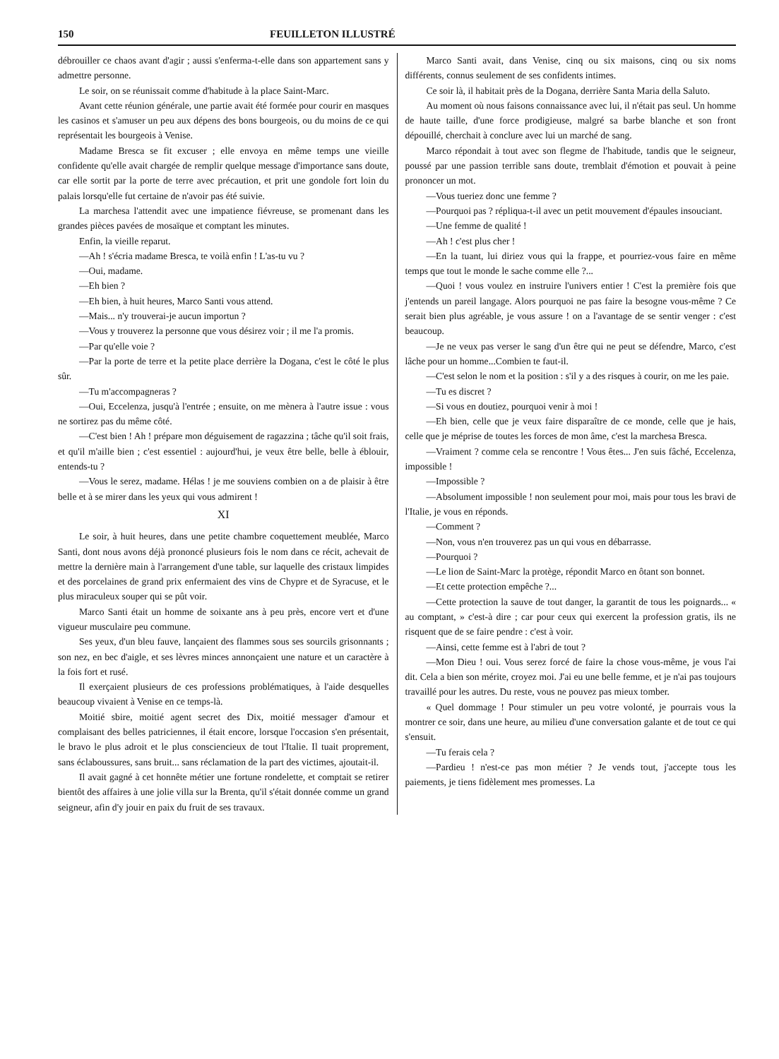150 FEUILLETON ILLUSTRÉ
débrouiller ce chaos avant d'agir ; aussi s'enferma-t-elle dans son appartement sans y admettre personne.
Le soir, on se réunissait comme d'habitude à la place Saint-Marc.
Avant cette réunion générale, une partie avait été formée pour courir en masques les casinos et s'amuser un peu aux dépens des bons bourgeois, ou du moins de ce qui représentait les bourgeois à Venise.
Madame Bresca se fit excuser ; elle envoya en même temps une vieille confidente qu'elle avait chargée de remplir quelque message d'importance sans doute, car elle sortit par la porte de terre avec précaution, et prit une gondole fort loin du palais lorsqu'elle fut certaine de n'avoir pas été suivie.
La marchesa l'attendit avec une impatience fiévreuse, se promenant dans les grandes pièces pavées de mosaïque et comptant les minutes.
Enfin, la vieille reparut.
—Ah ! s'écria madame Bresca, te voilà enfin ! L'as-tu vu ?
—Oui, madame.
—Eh bien ?
—Eh bien, à huit heures, Marco Santi vous attend.
—Mais... n'y trouverai-je aucun importun ?
—Vous y trouverez la personne que vous désirez voir ; il me l'a promis.
—Par qu'elle voie ?
—Par la porte de terre et la petite place derrière la Dogana, c'est le côté le plus sûr.
—Tu m'accompagneras ?
—Oui, Eccelenza, jusqu'à l'entrée ; ensuite, on me mènera à l'autre issue : vous ne sortirez pas du même côté.
—C'est bien ! Ah ! prépare mon déguisement de ragazzina ; tâche qu'il soit frais, et qu'il m'aille bien ; c'est essentiel : aujourd'hui, je veux être belle, belle à éblouir, entends-tu ?
—Vous le serez, madame. Hélas ! je me souviens combien on a de plaisir à être belle et à se mirer dans les yeux qui vous admirent !
XI
Le soir, à huit heures, dans une petite chambre coquettement meublée, Marco Santi, dont nous avons déjà prononcé plusieurs fois le nom dans ce récit, achevait de mettre la dernière main à l'arrangement d'une table, sur laquelle des cristaux limpides et des porcelaines de grand prix enfermaient des vins de Chypre et de Syracuse, et le plus miraculeux souper qui se pût voir.
Marco Santi était un homme de soixante ans à peu près, encore vert et d'une vigueur musculaire peu commune.
Ses yeux, d'un bleu fauve, lançaient des flammes sous ses sourcils grisonnants ; son nez, en bec d'aigle, et ses lèvres minces annonçaient une nature et un caractère à la fois fort et rusé.
Il exerçaient plusieurs de ces professions problématiques, à l'aide desquelles beaucoup vivaient à Venise en ce temps-là.
Moitié sbire, moitié agent secret des Dix, moitié messager d'amour et complaisant des belles patriciennes, il était encore, lorsque l'occasion s'en présentait, le bravo le plus adroit et le plus consciencieux de tout l'Italie. Il tuait proprement, sans éclaboussures, sans bruit... sans réclamation de la part des victimes, ajoutait-il.
Il avait gagné à cet honnête métier une fortune rondelette, et comptait se retirer bientôt des affaires à une jolie villa sur la Brenta, qu'il s'était donnée comme un grand seigneur, afin d'y jouir en paix du fruit de ses travaux.
Marco Santi avait, dans Venise, cinq ou six maisons, cinq ou six noms différents, connus seulement de ses confidents intimes.
Ce soir là, il habitait près de la Dogana, derrière Santa Maria della Saluto.
Au moment où nous faisons connaissance avec lui, il n'était pas seul. Un homme de haute taille, d'une force prodigieuse, malgré sa barbe blanche et son front dépouillé, cherchait à conclure avec lui un marché de sang.
Marco répondait à tout avec son flegme de l'habitude, tandis que le seigneur, poussé par une passion terrible sans doute, tremblait d'émotion et pouvait à peine prononcer un mot.
—Vous tueriez donc une femme ?
—Pourquoi pas ? répliqua-t-il avec un petit mouvement d'épaules insouciant.
—Une femme de qualité !
—Ah ! c'est plus cher !
—En la tuant, lui diriez vous qui la frappe, et pourriez-vous faire en même temps que tout le monde le sache comme elle ?...
—Quoi ! vous voulez en instruire l'univers entier ! C'est la première fois que j'entends un pareil langage. Alors pourquoi ne pas faire la besogne vous-même ? Ce serait bien plus agréable, je vous assure ! on a l'avantage de se sentir venger : c'est beaucoup.
—Je ne veux pas verser le sang d'un être qui ne peut se défendre, Marco, c'est lâche pour un homme...Combien te faut-il.
—C'est selon le nom et la position : s'il y a des risques à courir, on me les paie.
—Tu es discret ?
—Si vous en doutiez, pourquoi venir à moi !
—Eh bien, celle que je veux faire disparaître de ce monde, celle que je hais, celle que je méprise de toutes les forces de mon âme, c'est la marchesa Bresca.
—Vraiment ? comme cela se rencontre ! Vous êtes... J'en suis fâché, Eccelenza, impossible !
—Impossible ?
—Absolument impossible ! non seulement pour moi, mais pour tous les bravi de l'Italie, je vous en réponds.
—Comment ?
—Non, vous n'en trouverez pas un qui vous en débarrasse.
—Pourquoi ?
—Le lion de Saint-Marc la protège, répondit Marco en ôtant son bonnet.
—Et cette protection empêche ?...
—Cette protection la sauve de tout danger, la garantit de tous les poignards... « au comptant, » c'est-à dire ; car pour ceux qui exercent la profession gratis, ils ne risquent que de se faire pendre : c'est à voir.
—Ainsi, cette femme est à l'abri de tout ?
—Mon Dieu ! oui. Vous serez forcé de faire la chose vous-même, je vous l'ai dit. Cela a bien son mérite, croyez moi. J'ai eu une belle femme, et je n'ai pas toujours travaillé pour les autres. Du reste, vous ne pouvez pas mieux tomber.
« Quel dommage ! Pour stimuler un peu votre volonté, je pourrais vous la montrer ce soir, dans une heure, au milieu d'une conversation galante et de tout ce qui s'ensuit.
—Tu ferais cela ?
—Pardieu ! n'est-ce pas mon métier ? Je vends tout, j'accepte tous les paiements, je tiens fidèlement mes promesses. La